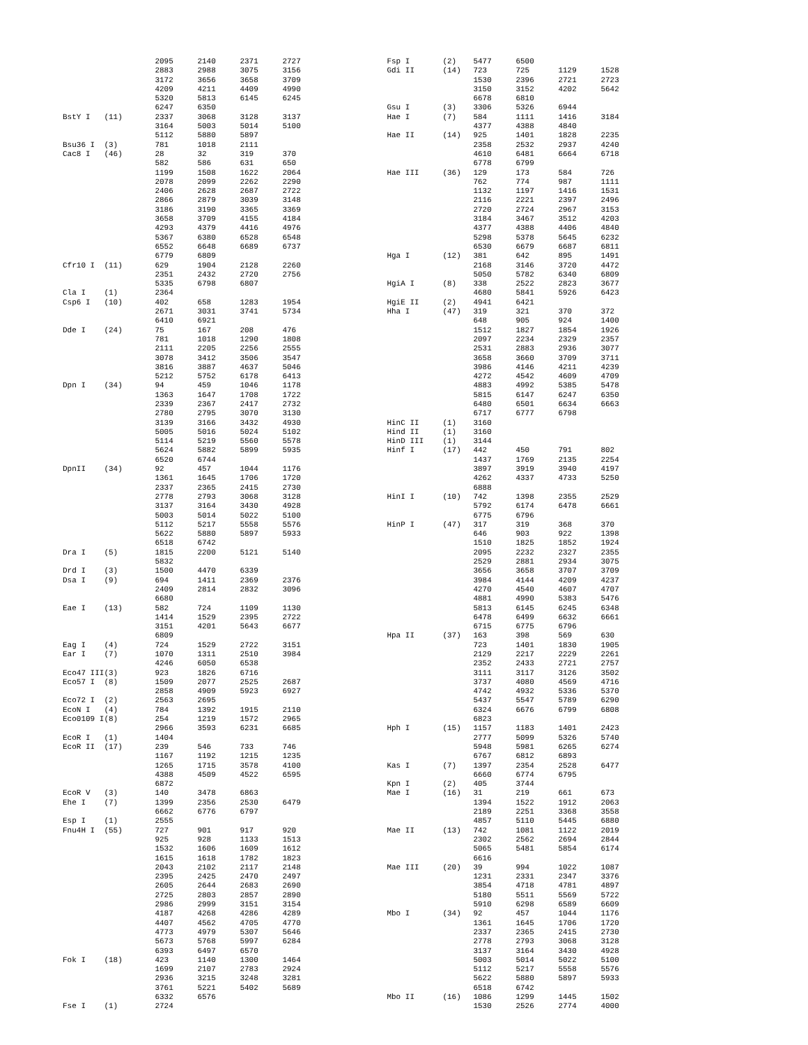| | | 2095 | 2140 | 2371 | 2727 |
| | | 2883 | 2988 | 3075 | 3156 |
| | | 3172 | 3656 | 3658 | 3709 |
| | | 4209 | 4211 | 4409 | 4990 |
| | | 5320 | 5813 | 6145 | 6245 |
| | | 6247 | 6350 | | |
| BstY I | (11) | 2337 | 3068 | 3128 | 3137 |
| | | 3164 | 5003 | 5014 | 5100 |
| | | 5112 | 5880 | 5897 | |
| Bsu36 I | (3) | 781 | 1018 | 2111 | |
| Cac8 I | (46) | 28 | 32 | 319 | 370 |
| | | 582 | 586 | 631 | 650 |
| | | 1199 | 1508 | 1622 | 2064 |
| | | 2078 | 2099 | 2262 | 2290 |
| | | 2406 | 2628 | 2687 | 2722 |
| | | 2866 | 2879 | 3039 | 3148 |
| | | 3186 | 3190 | 3365 | 3369 |
| | | 3658 | 3709 | 4155 | 4184 |
| | | 4293 | 4379 | 4416 | 4976 |
| | | 5367 | 6380 | 6528 | 6548 |
| | | 6552 | 6648 | 6689 | 6737 |
| | | 6779 | 6809 | | |
| Cfr10 I | (11) | 629 | 1904 | 2128 | 2260 |
| | | 2351 | 2432 | 2720 | 2756 |
| | | 5335 | 6798 | 6807 | |
| Cla I | (1) | 2364 | | | |
| Csp6 I | (10) | 402 | 658 | 1283 | 1954 |
| | | 2671 | 3031 | 3741 | 5734 |
| | | 6410 | 6921 | | |
| Dde I | (24) | 75 | 167 | 208 | 476 |
| | | 781 | 1018 | 1290 | 1808 |
| | | 2111 | 2205 | 2256 | 2555 |
| | | 3078 | 3412 | 3506 | 3547 |
| | | 3816 | 3887 | 4637 | 5046 |
| | | 5212 | 5752 | 6178 | 6413 |
| Dpn I | (34) | 94 | 459 | 1046 | 1178 |
| | | 1363 | 1647 | 1708 | 1722 |
| | | 2339 | 2367 | 2417 | 2732 |
| | | 2780 | 2795 | 3070 | 3130 |
| | | 3139 | 3166 | 3432 | 4930 |
| | | 5005 | 5016 | 5024 | 5102 |
| | | 5114 | 5219 | 5560 | 5578 |
| | | 5624 | 5882 | 5899 | 5935 |
| | | 6520 | 6744 | | |
| DpnII | (34) | 92 | 457 | 1044 | 1176 |
| | | 1361 | 1645 | 1706 | 1720 |
| | | 2337 | 2365 | 2415 | 2730 |
| | | 2778 | 2793 | 3068 | 3128 |
| | | 3137 | 3164 | 3430 | 4928 |
| | | 5003 | 5014 | 5022 | 5100 |
| | | 5112 | 5217 | 5558 | 5576 |
| | | 5622 | 5880 | 5897 | 5933 |
| | | 6518 | 6742 | | |
| Dra I | (5) | 1815 | 2200 | 5121 | 5140 |
| | | 5832 | | | |
| Drd I | (3) | 1500 | 4470 | 6339 | |
| Dsa I | (9) | 694 | 1411 | 2369 | 2376 |
| | | 2409 | 2814 | 2832 | 3096 |
| | | 6680 | | | |
| Eae I | (13) | 582 | 724 | 1109 | 1130 |
| | | 1414 | 1529 | 2395 | 2722 |
| | | 3151 | 4201 | 5643 | 6677 |
| | | 6809 | | | |
| Eag I | (4) | 724 | 1529 | 2722 | 3151 |
| Ear I | (7) | 1070 | 1311 | 2510 | 3984 |
| | | 4246 | 6050 | 6538 | |
| Eco47 III | (3) | 923 | 1826 | 6716 | |
| Eco57 I | (8) | 1509 | 2077 | 2525 | 2687 |
| | | 2858 | 4909 | 5923 | 6927 |
| Eco72 I | (2) | 2563 | 2695 | | |
| EcoN I | (4) | 784 | 1392 | 1915 | 2110 |
| Eco0109 I | (8) | 254 | 1219 | 1572 | 2965 |
| | | 2966 | 3593 | 6231 | 6685 |
| EcoR I | (1) | 1404 | | | |
| EcoR II | (17) | 239 | 546 | 733 | 746 |
| | | 1167 | 1192 | 1215 | 1235 |
| | | 1265 | 1715 | 3578 | 4100 |
| | | 4388 | 4509 | 4522 | 6595 |
| | | 6872 | | | |
| EcoR V | (3) | 140 | 3478 | 6863 | |
| Ehe I | (7) | 1399 | 2356 | 2530 | 6479 |
| | | 6662 | 6776 | 6797 | |
| Esp I | (1) | 2555 | | | |
| Fnu4H I | (55) | 727 | 901 | 917 | 920 |
| | | 925 | 928 | 1133 | 1513 |
| | | 1532 | 1606 | 1609 | 1612 |
| | | 1615 | 1618 | 1782 | 1823 |
| | | 2043 | 2102 | 2117 | 2148 |
| | | 2395 | 2425 | 2470 | 2497 |
| | | 2605 | 2644 | 2683 | 2690 |
| | | 2725 | 2803 | 2857 | 2890 |
| | | 2986 | 2999 | 3151 | 3154 |
| | | 4187 | 4268 | 4286 | 4289 |
| | | 4407 | 4562 | 4705 | 4770 |
| | | 4773 | 4979 | 5307 | 5646 |
| | | 5673 | 5768 | 5997 | 6284 |
| | | 6393 | 6497 | 6570 | |
| Fok I | (18) | 423 | 1140 | 1300 | 1464 |
| | | 1699 | 2107 | 2783 | 2924 |
| | | 2936 | 3215 | 3248 | 3281 |
| | | 3761 | 5221 | 5402 | 5689 |
| | | 6332 | 6576 | | |
| Fse I | (1) | 2724 | | | |
| Fsp I | (2) | 5477 | 6500 | | |
| Gdi II | (14) | 723 | 725 | 1129 | 1528 |
| | | 1530 | 2396 | 2721 | 2723 |
| | | 3150 | 3152 | 4202 | 5642 |
| | | 6678 | 6810 | | |
| Gsu I | (3) | 3306 | 5326 | 6944 | |
| Hae I | (7) | 584 | 1111 | 1416 | 3184 |
| | | 4377 | 4388 | 4840 | |
| Hae II | (14) | 925 | 1401 | 1828 | 2235 |
| | | 2358 | 2532 | 2937 | 4240 |
| | | 4610 | 6481 | 6664 | 6718 |
| | | 6778 | 6799 | | |
| Hae III | (36) | 129 | 173 | 584 | 726 |
| | | 762 | 774 | 987 | 1111 |
| | | 1132 | 1197 | 1416 | 1531 |
| | | 2116 | 2221 | 2397 | 2496 |
| | | 2720 | 2724 | 2967 | 3153 |
| | | 3184 | 3467 | 3512 | 4203 |
| | | 4377 | 4388 | 4406 | 4840 |
| | | 5298 | 5378 | 5645 | 6232 |
| | | 6530 | 6679 | 6687 | 6811 |
| Hga I | (12) | 381 | 642 | 895 | 1491 |
| | | 2168 | 3146 | 3720 | 4472 |
| | | 5050 | 5782 | 6340 | 6809 |
| HgiA I | (8) | 338 | 2522 | 2823 | 3677 |
| | | 4680 | 5841 | 5926 | 6423 |
| HgiE II | (2) | 4941 | 6421 | | |
| Hha I | (47) | 319 | 321 | 370 | 372 |
| | | 648 | 905 | 924 | 1400 |
| | | 1512 | 1827 | 1854 | 1926 |
| | | 2097 | 2234 | 2329 | 2357 |
| | | 2531 | 2883 | 2936 | 3077 |
| | | 3658 | 3660 | 3709 | 3711 |
| | | 3986 | 4146 | 4211 | 4239 |
| | | 4272 | 4542 | 4609 | 4709 |
| | | 4883 | 4992 | 5385 | 5478 |
| | | 5815 | 6147 | 6247 | 6350 |
| | | 6480 | 6501 | 6634 | 6663 |
| | | 6717 | 6777 | 6798 | |
| HinC II | (1) | 3160 | | | |
| Hind II | (1) | 3160 | | | |
| HinD III | (1) | 3144 | | | |
| Hinf I | (17) | 442 | 450 | 791 | 802 |
| | | 1437 | 1769 | 2135 | 2254 |
| | | 3897 | 3919 | 3940 | 4197 |
| | | 4262 | 4337 | 4733 | 5250 |
| | | 6888 | | | |
| HinI I | (10) | 742 | 1398 | 2355 | 2529 |
| | | 5792 | 6174 | 6478 | 6661 |
| | | 6775 | 6796 | | |
| HinP I | (47) | 317 | 319 | 368 | 370 |
| | | 646 | 903 | 922 | 1398 |
| | | 1510 | 1825 | 1852 | 1924 |
| | | 2095 | 2232 | 2327 | 2355 |
| | | 2529 | 2881 | 2934 | 3075 |
| | | 3656 | 3658 | 3707 | 3709 |
| | | 3984 | 4144 | 4209 | 4237 |
| | | 4270 | 4540 | 4607 | 4707 |
| | | 4881 | 4990 | 5383 | 5476 |
| | | 5813 | 6145 | 6245 | 6348 |
| | | 6478 | 6499 | 6632 | 6661 |
| | | 6715 | 6775 | 6796 | |
| Hpa II | (37) | 163 | 398 | 569 | 630 |
| | | 723 | 1401 | 1830 | 1905 |
| | | 2129 | 2217 | 2229 | 2261 |
| | | 2352 | 2433 | 2721 | 2757 |
| | | 3111 | 3117 | 3126 | 3502 |
| | | 3737 | 4080 | 4569 | 4716 |
| | | 4742 | 4932 | 5336 | 5370 |
| | | 5437 | 5547 | 5789 | 6290 |
| | | 6324 | 6676 | 6799 | 6808 |
| | | 6823 | | | |
| Hph I | (15) | 1157 | 1183 | 1401 | 2423 |
| | | 2777 | 5099 | 5326 | 5740 |
| | | 5948 | 5981 | 6265 | 6274 |
| | | 6767 | 6812 | 6893 | |
| Kas I | (7) | 1397 | 2354 | 2528 | 6477 |
| | | 6660 | 6774 | 6795 | |
| Kpn I | (2) | 405 | 3744 | | |
| Mae I | (16) | 31 | 219 | 661 | 673 |
| | | 1394 | 1522 | 1912 | 2063 |
| | | 2189 | 2251 | 3368 | 3558 |
| | | 4857 | 5110 | 5445 | 6880 |
| Mae II | (13) | 742 | 1081 | 1122 | 2019 |
| | | 2302 | 2562 | 2694 | 2844 |
| | | 5065 | 5481 | 5854 | 6174 |
| | | 6616 | | | |
| Mae III | (20) | 39 | 994 | 1022 | 1087 |
| | | 1231 | 2331 | 2347 | 3376 |
| | | 3854 | 4718 | 4781 | 4897 |
| | | 5180 | 5511 | 5569 | 5722 |
| | | 5910 | 6298 | 6589 | 6609 |
| Mbo I | (34) | 92 | 457 | 1044 | 1176 |
| | | 1361 | 1645 | 1706 | 1720 |
| | | 2337 | 2365 | 2415 | 2730 |
| | | 2778 | 2793 | 3068 | 3128 |
| | | 3137 | 3164 | 3430 | 4928 |
| | | 5003 | 5014 | 5022 | 5100 |
| | | 5112 | 5217 | 5558 | 5576 |
| | | 5622 | 5880 | 5897 | 5933 |
| | | 6518 | 6742 | | |
| Mbo II | (16) | 1086 | 1299 | 1445 | 1502 |
| | | 1530 | 2526 | 2774 | 4000 |